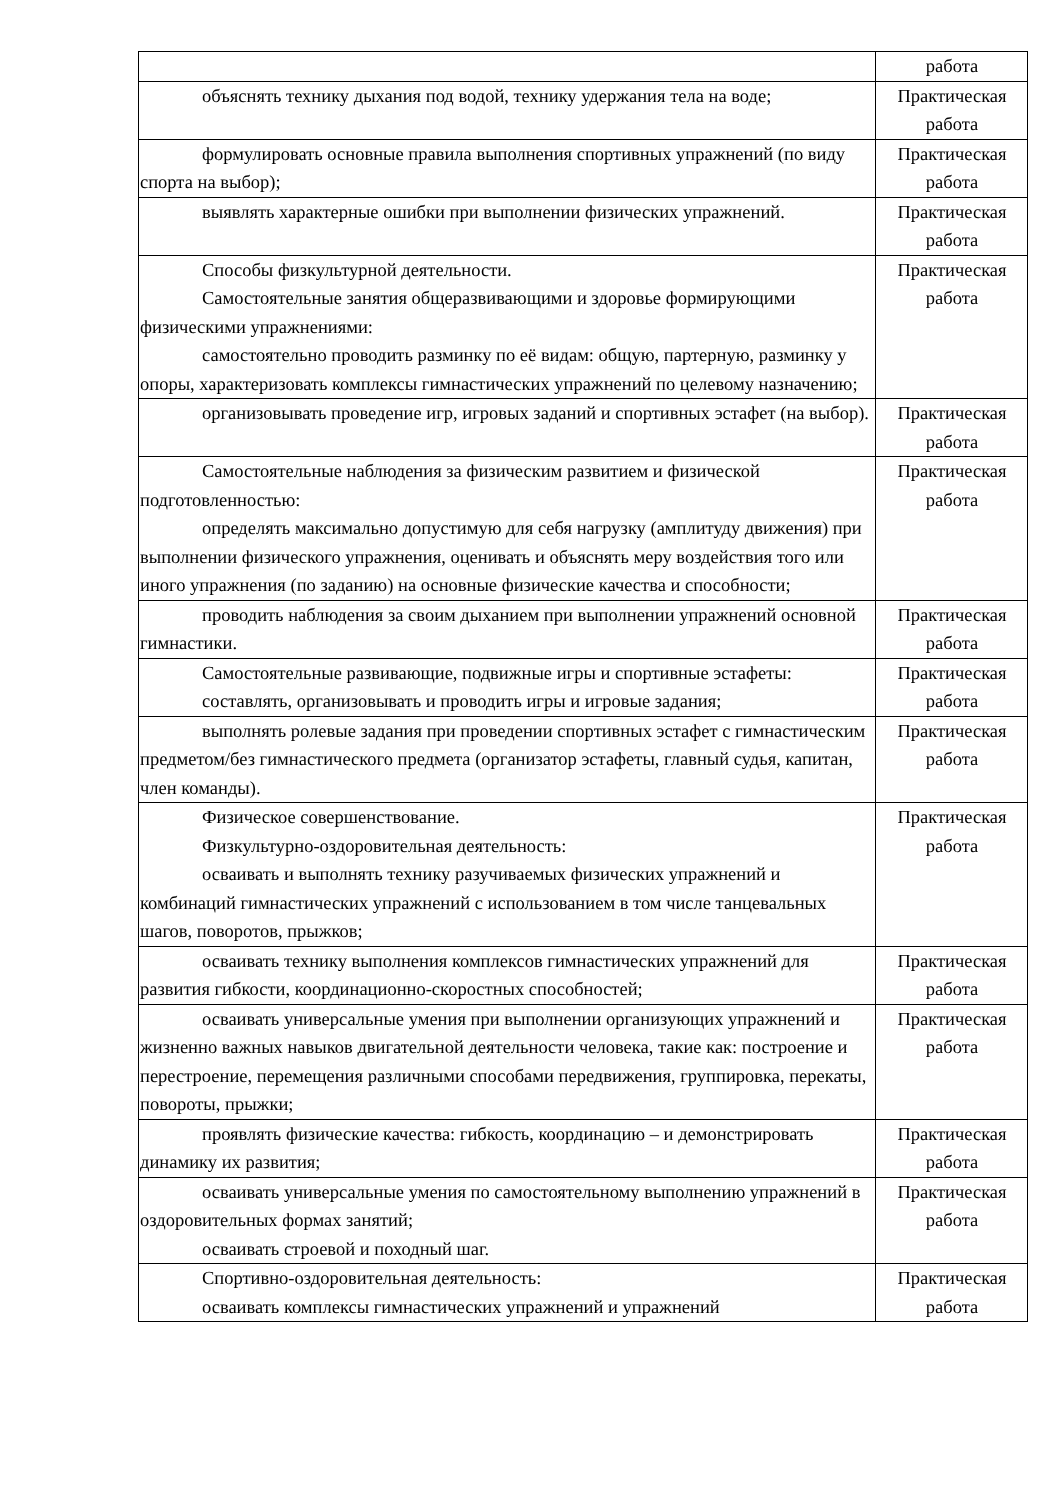| | работа |
| объяснять технику дыхания под водой, технику удержания тела на воде; | Практическая работа |
| формулировать основные правила выполнения спортивных упражнений (по виду спорта на выбор); | Практическая работа |
| выявлять характерные ошибки при выполнении физических упражнений. | Практическая работа |
| Способы физкультурной деятельности. Самостоятельные занятия общеразвивающими и здоровье формирующими физическими упражнениями: самостоятельно проводить разминку по её видам: общую, партерную, разминку у опоры, характеризовать комплексы гимнастических упражнений по целевому назначению; | Практическая работа |
| организовывать проведение игр, игровых заданий и спортивных эстафет (на выбор). | Практическая работа |
| Самостоятельные наблюдения за физическим развитием и физической подготовленностью: определять максимально допустимую для себя нагрузку (амплитуду движения) при выполнении физического упражнения, оценивать и объяснять меру воздействия того или иного упражнения (по заданию) на основные физические качества и способности; | Практическая работа |
| проводить наблюдения за своим дыханием при выполнении упражнений основной гимнастики. | Практическая работа |
| Самостоятельные развивающие, подвижные игры и спортивные эстафеты: составлять, организовывать и проводить игры и игровые задания; | Практическая работа |
| выполнять ролевые задания при проведении спортивных эстафет с гимнастическим предметом/без гимнастического предмета (организатор эстафеты, главный судья, капитан, член команды). | Практическая работа |
| Физическое совершенствование. Физкультурно-оздоровительная деятельность: осваивать и выполнять технику разучиваемых физических упражнений и комбинаций гимнастических упражнений с использованием в том числе танцевальных шагов, поворотов, прыжков; | Практическая работа |
| осваивать технику выполнения комплексов гимнастических упражнений для развития гибкости, координационно-скоростных способностей; | Практическая работа |
| осваивать универсальные умения при выполнении организующих упражнений и жизненно важных навыков двигательной деятельности человека, такие как: построение и перестроение, перемещения различными способами передвижения, группировка, перекаты, повороты, прыжки; | Практическая работа |
| проявлять физические качества: гибкость, координацию – и демонстрировать динамику их развития; | Практическая работа |
| осваивать универсальные умения по самостоятельному выполнению упражнений в оздоровительных формах занятий; осваивать строевой и походный шаг. | Практическая работа |
| Спортивно-оздоровительная деятельность: осваивать комплексы гимнастических упражнений и упражнений | Практическая работа |